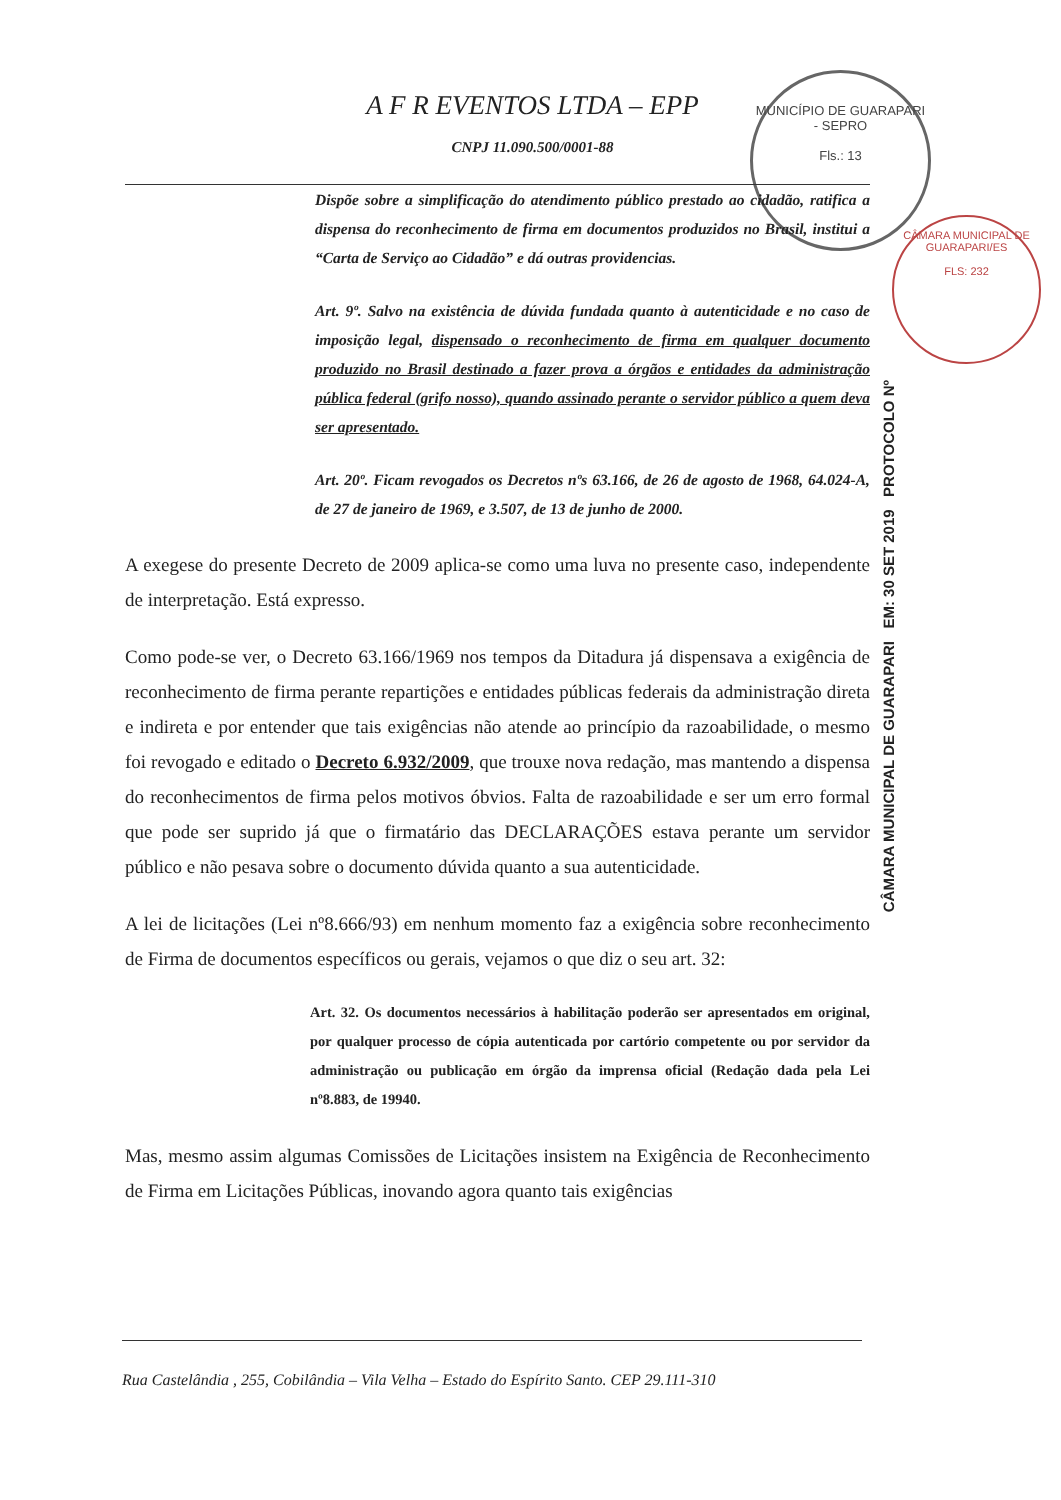MUNICÍPIO DE GUARAPARI - SEPRO
Fls.: 13
CÂMARA MUNICIPAL DE GUARAPARI/ES
FLS: 232
CÂMARA MUNICIPAL DE GUARAPARI EM: 30 SET 2019 PROTOCOLO Nº
A F R EVENTOS LTDA – EPP
CNPJ 11.090.500/0001-88
Dispõe sobre a simplificação do atendimento público prestado ao cidadão, ratifica a dispensa do reconhecimento de firma em documentos produzidos no Brasil, institui a “Carta de Serviço ao Cidadão” e dá outras providencias.
Art. 9º. Salvo na existência de dúvida fundada quanto à autenticidade e no caso de imposição legal, dispensado o reconhecimento de firma em qualquer documento produzido no Brasil destinado a fazer prova a órgãos e entidades da administração pública federal (grifo nosso), quando assinado perante o servidor público a quem deva ser apresentado.
Art. 20º. Ficam revogados os Decretos nºs 63.166, de 26 de agosto de 1968, 64.024-A, de 27 de janeiro de 1969, e 3.507, de 13 de junho de 2000.
A exegese do presente Decreto de 2009 aplica-se como uma luva no presente caso, independente de interpretação. Está expresso.
Como pode-se ver, o Decreto 63.166/1969 nos tempos da Ditadura já dispensava a exigência de reconhecimento de firma perante repartições e entidades públicas federais da administração direta e indireta e por entender que tais exigências não atende ao princípio da razoabilidade, o mesmo foi revogado e editado o Decreto 6.932/2009, que trouxe nova redação, mas mantendo a dispensa do reconhecimentos de firma pelos motivos óbvios. Falta de razoabilidade e ser um erro formal que pode ser suprido já que o firmatário das DECLARAÇÕES estava perante um servidor público e não pesava sobre o documento dúvida quanto a sua autenticidade.
A lei de licitações (Lei nº8.666/93) em nenhum momento faz a exigência sobre reconhecimento de Firma de documentos específicos ou gerais, vejamos o que diz o seu art. 32:
Art. 32. Os documentos necessários à habilitação poderão ser apresentados em original, por qualquer processo de cópia autenticada por cartório competente ou por servidor da administração ou publicação em órgão da imprensa oficial (Redação dada pela Lei nº8.883, de 19940.
Mas, mesmo assim algumas Comissões de Licitações insistem na Exigência de Reconhecimento de Firma em Licitações Públicas, inovando agora quanto tais exigências
Rua Castelândia , 255, Cobilândia – Vila Velha – Estado do Espírito Santo. CEP 29.111-310